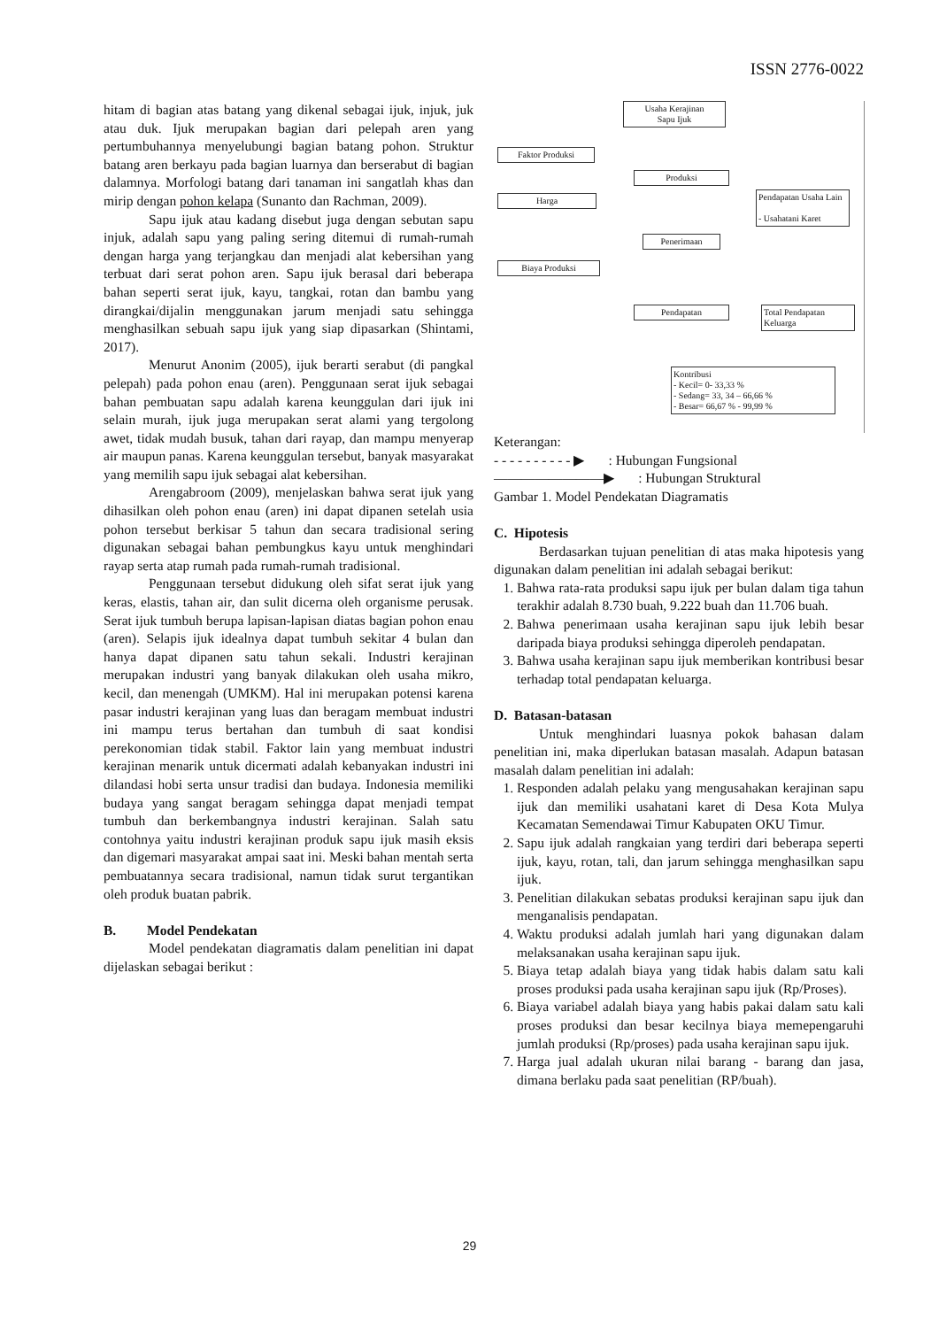ISSN 2776-0022
hitam di bagian atas batang yang dikenal sebagai ijuk, injuk, juk atau duk. Ijuk merupakan bagian dari pelepah aren yang pertumbuhannya menyelubungi bagian batang pohon. Struktur batang aren berkayu pada bagian luarnya dan berserabut di bagian dalamnya. Morfologi batang dari tanaman ini sangatlah khas dan mirip dengan pohon kelapa (Sunanto dan Rachman, 2009).
Sapu ijuk atau kadang disebut juga dengan sebutan sapu injuk, adalah sapu yang paling sering ditemui di rumah-rumah dengan harga yang terjangkau dan menjadi alat kebersihan yang terbuat dari serat pohon aren. Sapu ijuk berasal dari beberapa bahan seperti serat ijuk, kayu, tangkai, rotan dan bambu yang dirangkai/dijalin menggunakan jarum menjadi satu sehingga menghasilkan sebuah sapu ijuk yang siap dipasarkan (Shintami, 2017).
Menurut Anonim (2005), ijuk berarti serabut (di pangkal pelepah) pada pohon enau (aren). Penggunaan serat ijuk sebagai bahan pembuatan sapu adalah karena keunggulan dari ijuk ini selain murah, ijuk juga merupakan serat alami yang tergolong awet, tidak mudah busuk, tahan dari rayap, dan mampu menyerap air maupun panas. Karena keunggulan tersebut, banyak masyarakat yang memilih sapu ijuk sebagai alat kebersihan.
Arengabroom (2009), menjelaskan bahwa serat ijuk yang dihasilkan oleh pohon enau (aren) ini dapat dipanen setelah usia pohon tersebut berkisar 5 tahun dan secara tradisional sering digunakan sebagai bahan pembungkus kayu untuk menghindari rayap serta atap rumah pada rumah-rumah tradisional.
Penggunaan tersebut didukung oleh sifat serat ijuk yang keras, elastis, tahan air, dan sulit dicerna oleh organisme perusak. Serat ijuk tumbuh berupa lapisan-lapisan diatas bagian pohon enau (aren). Selapis ijuk idealnya dapat tumbuh sekitar 4 bulan dan hanya dapat dipanen satu tahun sekali. Industri kerajinan merupakan industri yang banyak dilakukan oleh usaha mikro, kecil, dan menengah (UMKM). Hal ini merupakan potensi karena pasar industri kerajinan yang luas dan beragam membuat industri ini mampu terus bertahan dan tumbuh di saat kondisi perekonomian tidak stabil. Faktor lain yang membuat industri kerajinan menarik untuk dicermati adalah kebanyakan industri ini dilandasi hobi serta unsur tradisi dan budaya. Indonesia memiliki budaya yang sangat beragam sehingga dapat menjadi tempat tumbuh dan berkembangnya industri kerajinan. Salah satu contohnya yaitu industri kerajinan produk sapu ijuk masih eksis dan digemari masyarakat ampai saat ini. Meski bahan mentah serta pembuatannya secara tradisional, namun tidak surut tergantikan oleh produk buatan pabrik.
B. Model Pendekatan
Model pendekatan diagramatis dalam penelitian ini dapat dijelaskan sebagai berikut :
Usaha Kerajinan
Sapu Ijuk
Faktor Produksi
Produksi
Harga
Pendapatan Usaha Lain
- Usahatani Karet
Penerimaan
Biaya Produksi
Pendapatan
Total Pendapatan Keluarga
Kontribusi
- Kecil= 0- 33,33 %
- Sedang= 33, 34 – 66,66 %
- Besar= 66,67 % - 99,99 %
Keterangan:
- - - - - - - - - - ▶ : Hubungan Fungsional
————————▶ : Hubungan Struktural
Gambar 1. Model Pendekatan Diagramatis
C. Hipotesis
Berdasarkan tujuan penelitian di atas maka hipotesis yang digunakan dalam penelitian ini adalah sebagai berikut:
1. Bahwa rata-rata produksi sapu ijuk per bulan dalam tiga tahun terakhir adalah 8.730 buah, 9.222 buah dan 11.706 buah.
2. Bahwa penerimaan usaha kerajinan sapu ijuk lebih besar daripada biaya produksi sehingga diperoleh pendapatan.
3. Bahwa usaha kerajinan sapu ijuk memberikan kontribusi besar terhadap total pendapatan keluarga.
D. Batasan-batasan
Untuk menghindari luasnya pokok bahasan dalam penelitian ini, maka diperlukan batasan masalah. Adapun batasan masalah dalam penelitian ini adalah:
1. Responden adalah pelaku yang mengusahakan kerajinan sapu ijuk dan memiliki usahatani karet di Desa Kota Mulya Kecamatan Semendawai Timur Kabupaten OKU Timur.
2. Sapu ijuk adalah rangkaian yang terdiri dari beberapa seperti ijuk, kayu, rotan, tali, dan jarum sehingga menghasilkan sapu ijuk.
3. Penelitian dilakukan sebatas produksi kerajinan sapu ijuk dan menganalisis pendapatan.
4. Waktu produksi adalah jumlah hari yang digunakan dalam melaksanakan usaha kerajinan sapu ijuk.
5. Biaya tetap adalah biaya yang tidak habis dalam satu kali proses produksi pada usaha kerajinan sapu ijuk (Rp/Proses).
6. Biaya variabel adalah biaya yang habis pakai dalam satu kali proses produksi dan besar kecilnya biaya memepengaruhi jumlah produksi (Rp/proses) pada usaha kerajinan sapu ijuk.
7. Harga jual adalah ukuran nilai barang - barang dan jasa, dimana berlaku pada saat penelitian (RP/buah).
29